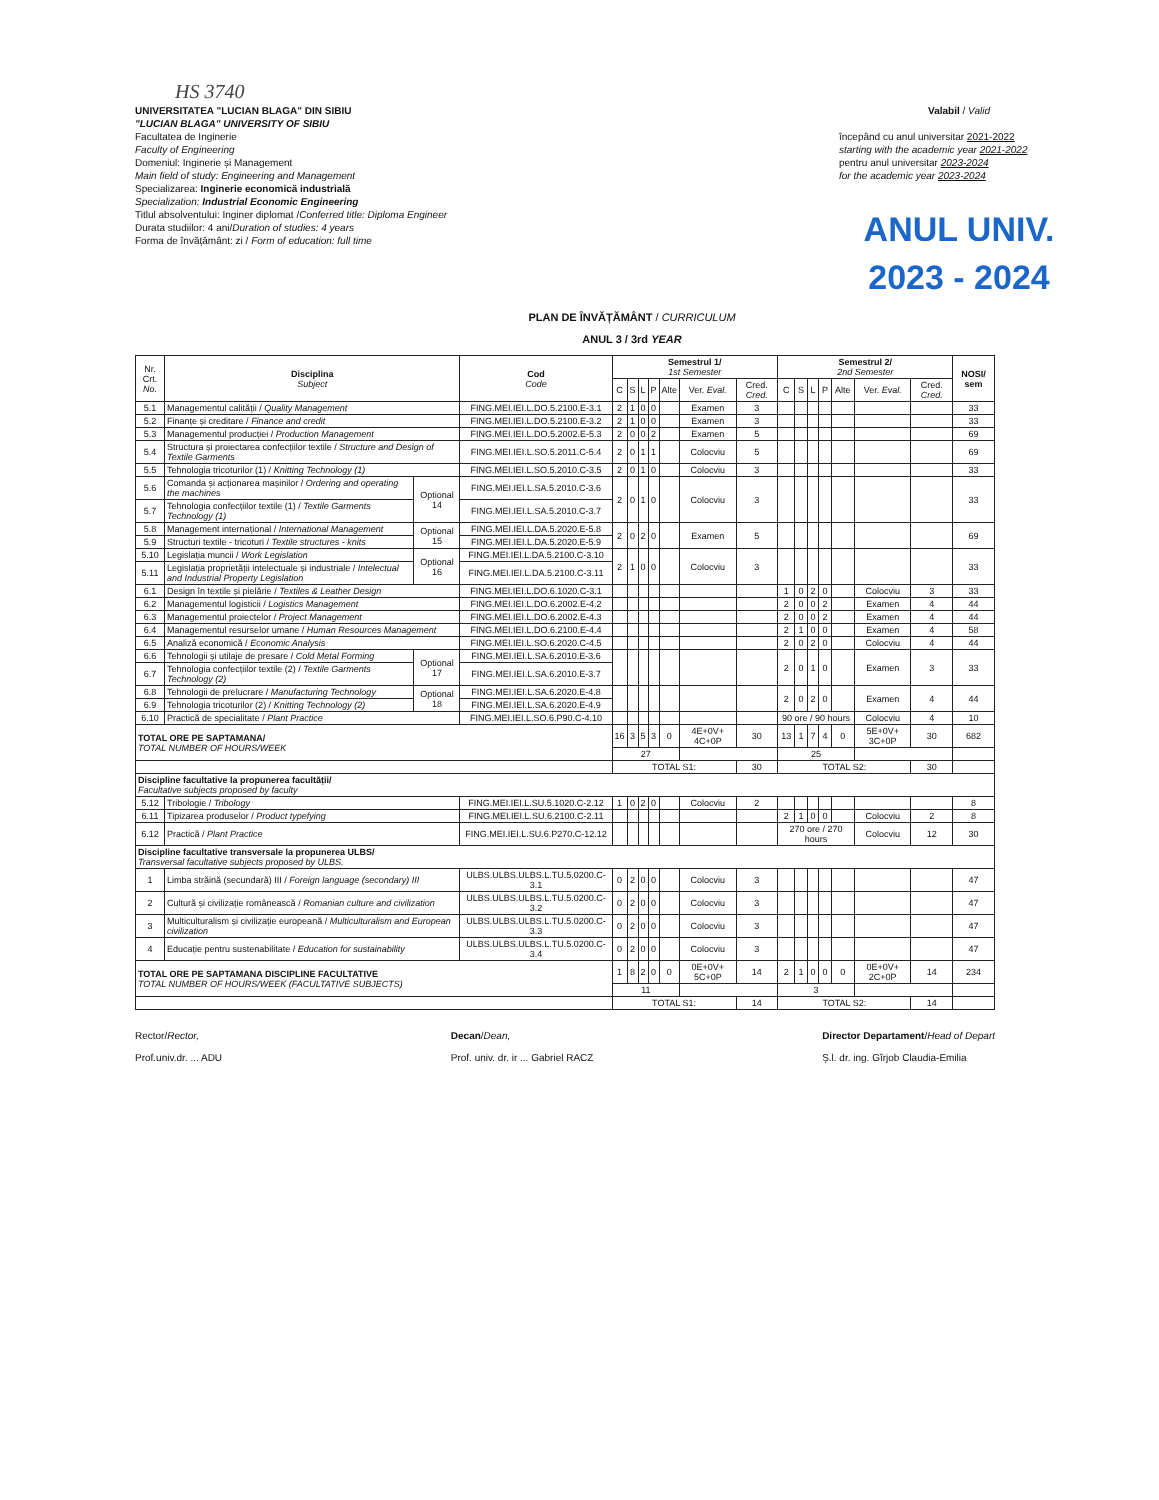HS 3740
UNIVERSITATEA "LUCIAN BLAGA" DIN SIBIU
"LUCIAN BLAGA" UNIVERSITY OF SIBIU
Facultatea de Inginerie
Faculty of Engineering
Domeniul: Inginerie și Management
Main field of study: Engineering and Management
Specializarea: Inginerie economică industrială
Specialization: Industrial Economic Engineering
Titlul absolventului: Inginer diplomat /Conferred title: Diploma Engineer
Durata studiilor: 4 ani/Duration of studies: 4 years
Forma de învățământ: zi / Form of education: full time
Valabil / Valid
începând cu anul universitar 2021-2022
starting with the academic year 2021-2022
pentru anul universitar 2023-2024
for the academic year 2023-2024
ANUL UNIV.
2023 - 2024
PLAN DE ÎNVĂȚĂMÂNT / CURRICULUM
ANUL 3 / 3rd YEAR
| Nr. Crt. No. | Disciplina Subject | | Cod Code | Semestrul 1/ 1st Semester | | | | | | | Semestrul 2/ 2nd Semester | | | | | | | NOSI/ sem |
| --- | --- | --- | --- | --- | --- | --- | --- | --- | --- | --- | --- | --- | --- | --- | --- | --- | --- | --- |
| | | | | C | S | L | P | Alte | Ver. Eval. | Cred. Cred. | C | S | L | P | Alte | Ver. Eval. | Cred. Cred. | |
| 5.1 | Managementul calității / Quality Management | | FING.MEI.IEI.L.DO.5.2100.E-3.1 | 2 | 1 | 0 | 0 | | Examen | 3 | | | | | | | | 33 |
| 5.2 | Finanțe și creditare / Finance and credit | | FING.MEI.IEI.L.DO.5.2100.E-3.2 | 2 | 1 | 0 | 0 | | Examen | 3 | | | | | | | | 33 |
| 5.3 | Managementul producției / Production Management | | FING.MEI.IEI.L.DO.5.2002.E-5.3 | 2 | 0 | 0 | 2 | | Examen | 5 | | | | | | | | 69 |
| 5.4 | Structura și proiectarea confecțiilor textile / Structure and Design of Textile Garments | | FING.MEI.IEI.L.SO.5.2011.C-5.4 | 2 | 0 | 1 | 1 | | Colocviu | 5 | | | | | | | | 69 |
| 5.5 | Tehnologia tricoturilor (1) / Knitting Technology (1) | | FING.MEI.IEI.L.SO.5.2010.C-3.5 | 2 | 0 | 1 | 0 | | Colocviu | 3 | | | | | | | | 33 |
| 5.6 | Comanda și acționarea mașinilor / Ordering and operating the machines | Optional 14 | FING.MEI.IEI.L.SA.5.2010.C-3.6 | 2 | 0 | 1 | 0 | | Colocviu | 3 | | | | | | | | 33 |
| 5.7 | Tehnologia confecțiilor textile (1) / Textile Garments Technology (1) | | FING.MEI.IEI.L.SA.5.2010.C-3.7 | | | | | | | | | | | | | | | |
| 5.8 | Management internațional / International Management | Optional 15 | FING.MEI.IEI.L.DA.5.2020.E-5.8 | 2 | 0 | 2 | 0 | | Examen | 5 | | | | | | | | 69 |
| 5.9 | Structuri textile - tricoturi / Textile structures - knits | | FING.MEI.IEI.L.DA.5.2020.E-5.9 | | | | | | | | | | | | | | | |
| 5.10 | Legislația muncii / Work Legislation | Optional 16 | FING.MEI.IEI.L.DA.5.2100.C-3.10 | 2 | 1 | 0 | 0 | | Colocviu | 3 | | | | | | | | 33 |
| 5.11 | Legislația proprietății intelectuale și industriale / Intelectual and Industrial Property Legislation | | FING.MEI.IEI.L.DA.5.2100.C-3.11 | | | | | | | | | | | | | | | |
| 6.1 | Design în textile și pielărie / Textiles & Leather Design | | FING.MEI.IEI.L.DO.6.1020.C-3.1 | | | | | | | | 1 | 0 | 2 | 0 | | Colocviu | 3 | 33 |
| 6.2 | Managementul logisticii / Logistics Management | | FING.MEI.IEI.L.DO.6.2002.E-4.2 | | | | | | | | 2 | 0 | 0 | 2 | | Examen | 4 | 44 |
| 6.3 | Managementul proiectelor / Project Management | | FING.MEI.IEI.L.DO.6.2002.E-4.3 | | | | | | | | 2 | 0 | 0 | 2 | | Examen | 4 | 44 |
| 6.4 | Managementul resurselor umane / Human Resources Management | | FING.MEI.IEI.L.DO.6.2100.E-4.4 | | | | | | | | 2 | 1 | 0 | 0 | | Examen | 4 | 58 |
| 6.5 | Analiză economică / Economic Analysis | | FING.MEI.IEI.L.SO.6.2020.C-4.5 | | | | | | | | 2 | 0 | 2 | 0 | | Colocviu | 4 | 44 |
| 6.6 | Tehnologii și utilaje de presare / Cold Metal Forming | Optional 17 | FING.MEI.IEI.L.SA.6.2010.E-3.6 | | | | | | | | 2 | 0 | 1 | 0 | | Examen | 3 | 33 |
| 6.7 | Tehnologia confecțiilor textile (2) / Textile Garments Technology (2) | | FING.MEI.IEI.L.SA.6.2010.E-3.7 | | | | | | | | | | | | | | | |
| 6.8 | Tehnologii de prelucrare / Manufacturing Technology | Optional 18 | FING.MEI.IEI.L.SA.6.2020.E-4.8 | | | | | | | | 2 | 0 | 2 | 0 | | Examen | 4 | 44 |
| 6.9 | Tehnologia tricoturilor (2) / Knitting Technology (2) | | FING.MEI.IEI.L.SA.6.2020.E-4.9 | | | | | | | | | | | | | | | |
| 6.10 | Practică de specialitate / Plant Practice | | FING.MEI.IEI.L.SO.6.P90.C-4.10 | | | | | | | | 90 ore / 90 hours | | | | | Colocviu | 4 | 10 |
| TOTAL ORE PE SAPTAMANA/ TOTAL NUMBER OF HOURS/WEEK | | | | 16 | 3 | 5 | 3 | 0 | 4E+0V+ 4C+0P | 30 | 13 | 1 | 7 | 4 | 0 | 5E+0V+ 3C+0P | 30 | 682 |
| | | | | 27 | | | | | | | 25 | | | | | | | |
| | | | | TOTAL S1: | | | | | | 30 | TOTAL S2: | | | | | | 30 | |
| Discipline facultative la propunerea facultății/ Facultative subjects proposed by faculty | | | | | | | | | | | | | | | | | | |
| 5.12 | Tribologie / Tribology | | FING.MEI.IEI.L.SU.5.1020.C-2.12 | 1 | 0 | 2 | 0 | | Colocviu | 2 | | | | | | | | 8 |
| 6.11 | Tipizarea produselor / Product typefying | | FING.MEI.IEI.L.SU.6.2100.C-2.11 | | | | | | | | 2 | 1 | 0 | 0 | | Colocviu | 2 | 8 |
| 6.12 | Practică / Plant Practice | | FING.MEI.IEI.L.SU.6.P270.C-12.12 | | | | | | | | 270 ore / 270 hours | | | | | Colocviu | 12 | 30 |
| Discipline facultative transversale la propunerea ULBS/ Transversal facultative subjects proposed by ULBS. | | | | | | | | | | | | | | | | | | |
| 1 | Limba străină (secundară) III / Foreign language (secondary) III | | ULBS.ULBS.ULBS.L.TU.5.0200.C-3.1 | 0 | 2 | 0 | 0 | | Colocviu | 3 | | | | | | | | 47 |
| 2 | Cultură și civilizație românească / Romanian culture and civilization | | ULBS.ULBS.ULBS.L.TU.5.0200.C-3.2 | 0 | 2 | 0 | 0 | | Colocviu | 3 | | | | | | | | 47 |
| 3 | Multiculturalism și civilizație europeană / Multiculturalism and European civilization | | ULBS.ULBS.ULBS.L.TU.5.0200.C-3.3 | 0 | 2 | 0 | 0 | | Colocviu | 3 | | | | | | | | 47 |
| 4 | Educație pentru sustenabilitate / Education for sustainability | | ULBS.ULBS.ULBS.L.TU.5.0200.C-3.4 | 0 | 2 | 0 | 0 | | Colocviu | 3 | | | | | | | | 47 |
| TOTAL ORE PE SAPTAMANA DISCIPLINE FACULTATIVE TOTAL NUMBER OF HOURS/WEEK (FACULTATIVE SUBJECTS) | | | | 1 | 8 | 2 | 0 | 0 | 0E+0V+ 5C+0P | 14 | 2 | 1 | 0 | 0 | 0 | 0E+0V+ 2C+0P | 14 | 234 |
| | | | | 11 | | | | | | | 3 | | | | | | | |
| | | | | TOTAL S1: | | | | | | 14 | TOTAL S2: | | | | | | 14 | |
Rector/Rector,
Prof.univ.dr. ... ADU
Decan/Dean,
Prof. univ. dr. ir ... Gabriel RACZ
Director Departament/Head of Depart
Ș.l. dr. ing. Gîrjob Claudia-Emilia